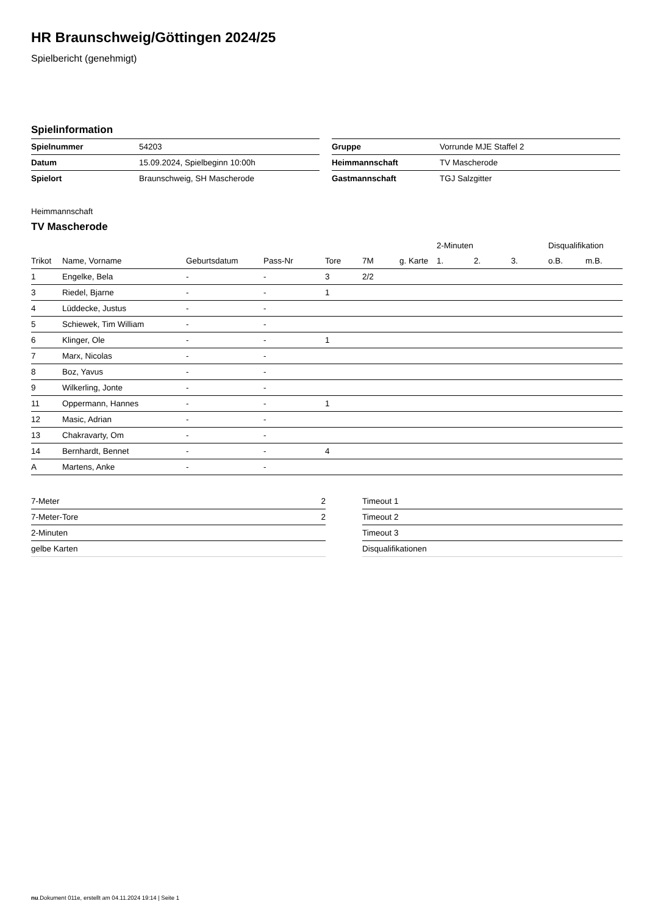HR Braunschweig/Göttingen 2024/25
Spielbericht (genehmigt)
Spielinformation
| Spielnummer | 54203 |
| Datum | 15.09.2024, Spielbeginn 10:00h |
| Spielort | Braunschweig, SH Mascherode |
| Gruppe | Vorrunde MJE Staffel 2 |
| Heimmannschaft | TV Mascherode |
| Gastmannschaft | TGJ Salzgitter |
Heimmannschaft
TV Mascherode
| | | | | | | | 2-Minuten | | | Disqualifikation | |
| --- | --- | --- | --- | --- | --- | --- | --- | --- | --- | --- | --- |
| Trikot | Name, Vorname | Geburtsdatum | Pass-Nr | Tore | 7M | g. Karte | 1. | 2. | 3. | o.B. | m.B. |
| 1 | Engelke, Bela | - | - | 3 | 2/2 | | | | | | |
| 3 | Riedel, Bjarne | - | - | 1 | | | | | | | |
| 4 | Lüddecke, Justus | - | - | | | | | | | | |
| 5 | Schiewek, Tim William | - | - | | | | | | | | |
| 6 | Klinger, Ole | - | - | 1 | | | | | | | |
| 7 | Marx, Nicolas | - | - | | | | | | | | |
| 8 | Boz, Yavus | - | - | | | | | | | | |
| 9 | Wilkerling, Jonte | - | - | | | | | | | | |
| 11 | Oppermann, Hannes | - | - | 1 | | | | | | | |
| 12 | Masic, Adrian | - | - | | | | | | | | |
| 13 | Chakravarty, Om | - | - | | | | | | | | |
| 14 | Bernhardt, Bennet | - | - | 4 | | | | | | | |
| A | Martens, Anke | - | - | | | | | | | | |
| 7-Meter | 2 |
| 7-Meter-Tore | 2 |
| 2-Minuten | |
| gelbe Karten | |
| Timeout 1 |
| Timeout 2 |
| Timeout 3 |
| Disqualifikationen |
nu.Dokument 011e, erstellt am 04.11.2024 19:14 | Seite 1